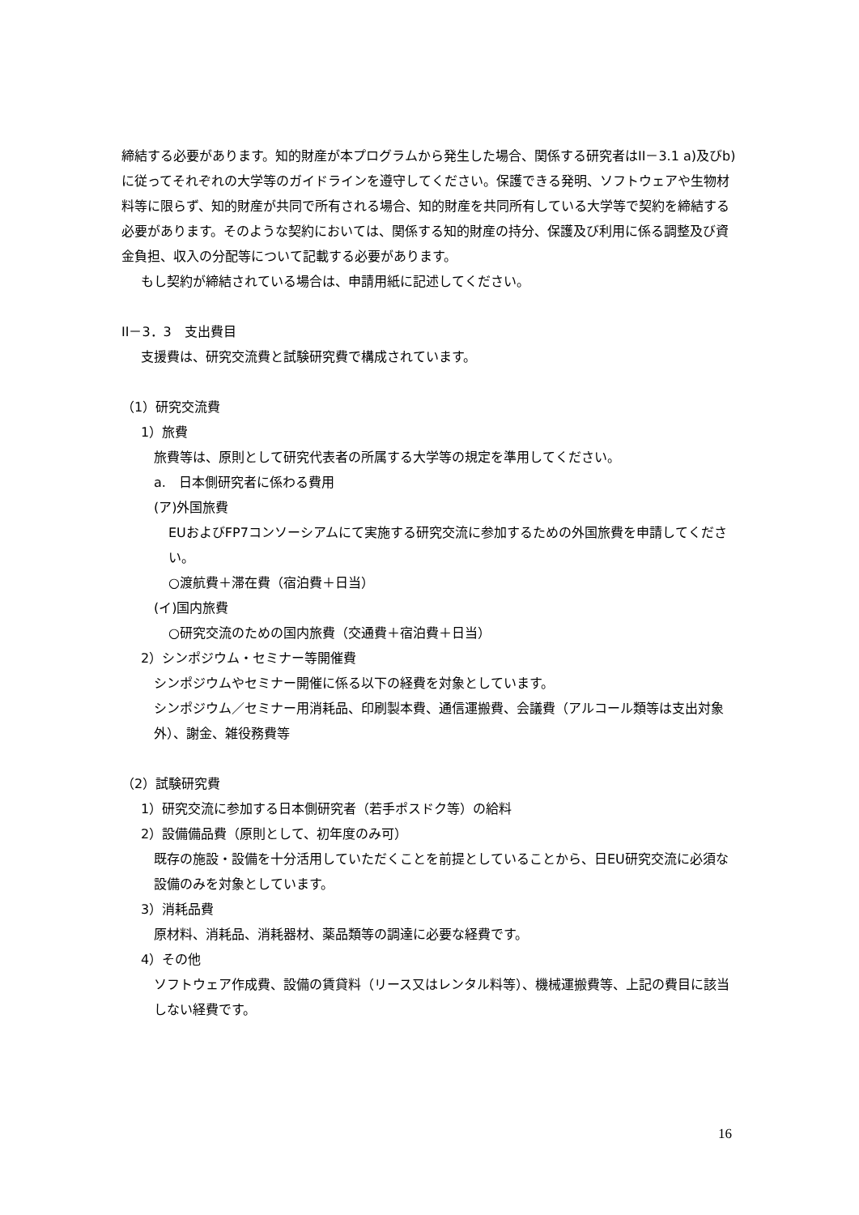締結する必要があります。知的財産が本プログラムから発生した場合、関係する研究者はII－3.1 a)及びb)に従ってそれぞれの大学等のガイドラインを遵守してください。保護できる発明、ソフトウェアや生物材料等に限らず、知的財産が共同で所有される場合、知的財産を共同所有している大学等で契約を締結する必要があります。そのような契約においては、関係する知的財産の持分、保護及び利用に係る調整及び資金負担、収入の分配等について記載する必要があります。
もし契約が締結されている場合は、申請用紙に記述してください。
II－3．3　支出費目
支援費は、研究交流費と試験研究費で構成されています。
（1）研究交流費
1）旅費
旅費等は、原則として研究代表者の所属する大学等の規定を準用してください。
a.　日本側研究者に係わる費用
(ア)外国旅費
EUおよびFP7コンソーシアムにて実施する研究交流に参加するための外国旅費を申請してください。
○渡航費＋滞在費（宿泊費＋日当）
(イ)国内旅費
○研究交流のための国内旅費（交通費＋宿泊費＋日当）
2）シンポジウム・セミナー等開催費
シンポジウムやセミナー開催に係る以下の経費を対象としています。
シンポジウム／セミナー用消耗品、印刷製本費、通信運搬費、会議費（アルコール類等は支出対象外）、謝金、雑役務費等
（2）試験研究費
1）研究交流に参加する日本側研究者（若手ポスドク等）の給料
2）設備備品費（原則として、初年度のみ可）
既存の施設・設備を十分活用していただくことを前提としていることから、日EU研究交流に必須な設備のみを対象としています。
3）消耗品費
原材料、消耗品、消耗器材、薬品類等の調達に必要な経費です。
4）その他
ソフトウェア作成費、設備の賃貸料（リース又はレンタル料等）、機械運搬費等、上記の費目に該当しない経費です。
16